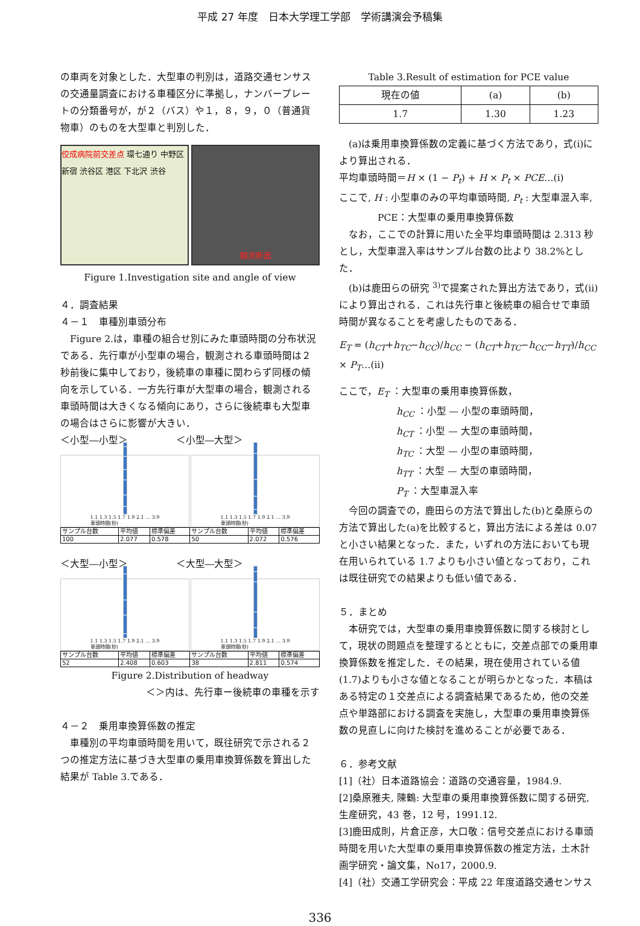平成 27 年度　日本大学理工学部　学術講演会予稿集
の車両を対象とした．大型車の判別は，道路交通センサスの交通量調査における車種区分に準拠し，ナンバープレートの分類番号が，が２（バス）や１，８，９，０（普通貨物車）のものを大型車と判別した．
佼成病院前交差点 環七通り 中野区 新宿 渋谷区 港区 下北沢 渋谷
観測断面
Figure 1.Investigation site and angle of view
４．調査結果
４－１　車種別車頭分布
　Figure 2.は，車種の組合せ別にみた車頭時間の分布状況である．先行車が小型車の場合，観測される車頭時間は２秒前後に集中しており，後続車の車種に関わらず同様の傾向を示している．一方先行車が大型車の場合，観測される車頭時間は大きくなる傾向にあり，さらに後続車も大型車の場合はさらに影響が大きい．
＜小型―小型＞　　　　　＜小型―大型＞
1.1 1.3 1.5 1.7 1.9 2.1 … 3.9
車頭時間(秒)
1.1 1.3 1.5 1.7 1.9 2.1 … 3.9
車頭時間(秒)
| サンプル台数 | 平均値 | 標準偏差 | サンプル台数 | 平均値 | 標準偏差 |
| 100 | 2.077 | 0.578 | 50 | 2.072 | 0.576 |
＜大型―小型＞　　　　　＜大型―大型＞
1.1 1.3 1.5 1.7 1.9 2.1 … 3.9
車頭時間(秒)
1.1 1.3 1.5 1.7 1.9 2.1 … 3.9
車頭時間(秒)
| サンプル台数 | 平均値 | 標準偏差 | サンプル台数 | 平均値 | 標準偏差 |
| 52 | 2.408 | 0.603 | 38 | 2.811 | 0.574 |
Figure 2.Distribution of headway
＜＞内は、先行車ー後続車の車種を示す
４－２　乗用車換算係数の推定
　車種別の平均車頭時間を用いて，既往研究で示される２つの推定方法に基づき大型車の乗用車換算係数を算出した結果が Table 3.である．
Table 3.Result of estimation for PCE value
| 現在の値 | (a) | (b) |
| --- | --- | --- |
| 1.7 | 1.30 | 1.23 |
　(a)は乗用車換算係数の定義に基づく方法であり，式(i)により算出される．
平均車頭時間＝H × (1 − P<sub>t</sub>) + H × P<sub>t</sub> × PCE…(i)
ここで, H : 小型車のみの平均車頭時間, P<sub>t</sub> : 大型車混入率,
　　　　PCE：大型車の乗用車換算係数
　なお，ここでの計算に用いた全平均車頭時間は 2.313 秒とし，大型車混入率はサンプル台数の比より 38.2%とした．
　(b)は鹿田らの研究 <sup>3)</sup>で提案された算出方法であり，式(ii)により算出される．これは先行車と後続車の組合せで車頭時間が異なることを考慮したものである．
E<sub>T</sub> = (h<sub>CT</sub>+h<sub>TC</sub>−h<sub>CC</sub>)/h<sub>CC</sub> − (h<sub>CT</sub>+h<sub>TC</sub>−h<sub>CC</sub>−h<sub>TT</sub>)/h<sub>CC</sub> × P<sub>T</sub>…(ii)
ここで，E<sub>T</sub> ：大型車の乗用車換算係数，
h<sub>CC</sub> ：小型 — 小型の車頭時間，
h<sub>CT</sub> ：小型 — 大型の車頭時間，
h<sub>TC</sub> ：大型 — 小型の車頭時間，
h<sub>TT</sub> ：大型 — 大型の車頭時間，
P<sub>T</sub> ：大型車混入率
　今回の調査での，鹿田らの方法で算出した(b)と桑原らの方法で算出した(a)を比較すると，算出方法による差は 0.07と小さい結果となった．また，いずれの方法においても現在用いられている 1.7 よりも小さい値となっており，これは既往研究での結果よりも低い値である．
５．まとめ
　本研究では，大型車の乗用車換算係数に関する検討として，現状の問題点を整理するとともに，交差点部での乗用車換算係数を推定した．その結果，現在使用されている値(1.7)よりも小さな値となることが明らかとなった．本稿はある特定の１交差点による調査結果であるため，他の交差点や単路部における調査を実施し，大型車の乗用車換算係数の見直しに向けた検討を進めることが必要である．
６．参考文献
[1]（社）日本道路協会：道路の交通容量，1984.9.
[2]桑原雅夫, 陳鶴: 大型車の乗用車換算係数に関する研究, 生産研究，43 巻，12 号，1991.12.
[3]鹿田成則，片倉正彦，大口敬：信号交差点における車頭時間を用いた大型車の乗用車換算係数の推定方法，土木計画学研究・論文集，No17，2000.9.
[4]（社）交通工学研究会：平成 22 年度道路交通センサス
336